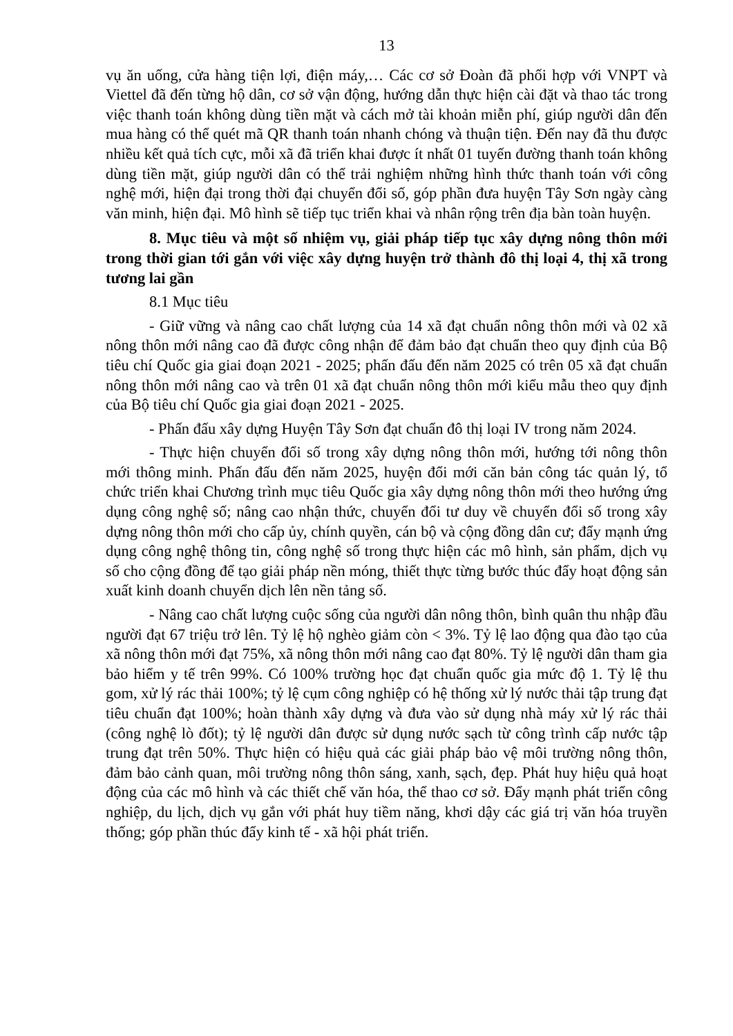13
vụ ăn uống, cửa hàng tiện lợi, điện máy,… Các cơ sở Đoàn đã phối hợp với VNPT và Viettel đã đến từng hộ dân, cơ sở vận động, hướng dẫn thực hiện cài đặt và thao tác trong việc thanh toán không dùng tiền mặt và cách mở tài khoản miễn phí, giúp người dân đến mua hàng có thể quét mã QR thanh toán nhanh chóng và thuận tiện. Đến nay đã thu được nhiều kết quả tích cực, mỗi xã đã triển khai được ít nhất 01 tuyến đường thanh toán không dùng tiền mặt, giúp người dân có thể trải nghiệm những hình thức thanh toán với công nghệ mới, hiện đại trong thời đại chuyển đổi số, góp phần đưa huyện Tây Sơn ngày càng văn minh, hiện đại. Mô hình sẽ tiếp tục triển khai và nhân rộng trên địa bàn toàn huyện.
8. Mục tiêu và một số nhiệm vụ, giải pháp tiếp tục xây dựng nông thôn mới trong thời gian tới gắn với việc xây dựng huyện trở thành đô thị loại 4, thị xã trong tương lai gần
8.1 Mục tiêu
- Giữ vững và nâng cao chất lượng của 14 xã đạt chuẩn nông thôn mới và 02 xã nông thôn mới nâng cao đã được công nhận để đảm bảo đạt chuẩn theo quy định của Bộ tiêu chí Quốc gia giai đoạn 2021 - 2025; phấn đấu đến năm 2025 có trên 05 xã đạt chuẩn nông thôn mới nâng cao và trên 01 xã đạt chuẩn nông thôn mới kiểu mẫu theo quy định của Bộ tiêu chí Quốc gia giai đoạn 2021 - 2025.
- Phấn đấu xây dựng Huyện Tây Sơn đạt chuẩn đô thị loại IV trong năm 2024.
- Thực hiện chuyển đổi số trong xây dựng nông thôn mới, hướng tới nông thôn mới thông minh. Phấn đấu đến năm 2025, huyện đổi mới căn bản công tác quản lý, tổ chức triển khai Chương trình mục tiêu Quốc gia xây dựng nông thôn mới theo hướng ứng dụng công nghệ số; nâng cao nhận thức, chuyển đổi tư duy về chuyển đổi số trong xây dựng nông thôn mới cho cấp ủy, chính quyền, cán bộ và cộng đồng dân cư; đẩy mạnh ứng dụng công nghệ thông tin, công nghệ số trong thực hiện các mô hình, sản phẩm, dịch vụ số cho cộng đồng để tạo giải pháp nền móng, thiết thực từng bước thúc đẩy hoạt động sản xuất kinh doanh chuyển dịch lên nền tảng số.
- Nâng cao chất lượng cuộc sống của người dân nông thôn, bình quân thu nhập đầu người đạt 67 triệu trở lên. Tỷ lệ hộ nghèo giảm còn < 3%. Tỷ lệ lao động qua đào tạo của xã nông thôn mới đạt 75%, xã nông thôn mới nâng cao đạt 80%. Tỷ lệ người dân tham gia bảo hiểm y tế trên 99%. Có 100% trường học đạt chuẩn quốc gia mức độ 1. Tỷ lệ thu gom, xử lý rác thải 100%; tỷ lệ cụm công nghiệp có hệ thống xử lý nước thải tập trung đạt tiêu chuẩn đạt 100%; hoàn thành xây dựng và đưa vào sử dụng nhà máy xử lý rác thải (công nghệ lò đốt); tỷ lệ người dân được sử dụng nước sạch từ công trình cấp nước tập trung đạt trên 50%. Thực hiện có hiệu quả các giải pháp bảo vệ môi trường nông thôn, đảm bảo cảnh quan, môi trường nông thôn sáng, xanh, sạch, đẹp. Phát huy hiệu quả hoạt động của các mô hình và các thiết chế văn hóa, thể thao cơ sở. Đẩy mạnh phát triển công nghiệp, du lịch, dịch vụ gắn với phát huy tiềm năng, khơi dậy các giá trị văn hóa truyền thống; góp phần thúc đẩy kinh tế - xã hội phát triển.